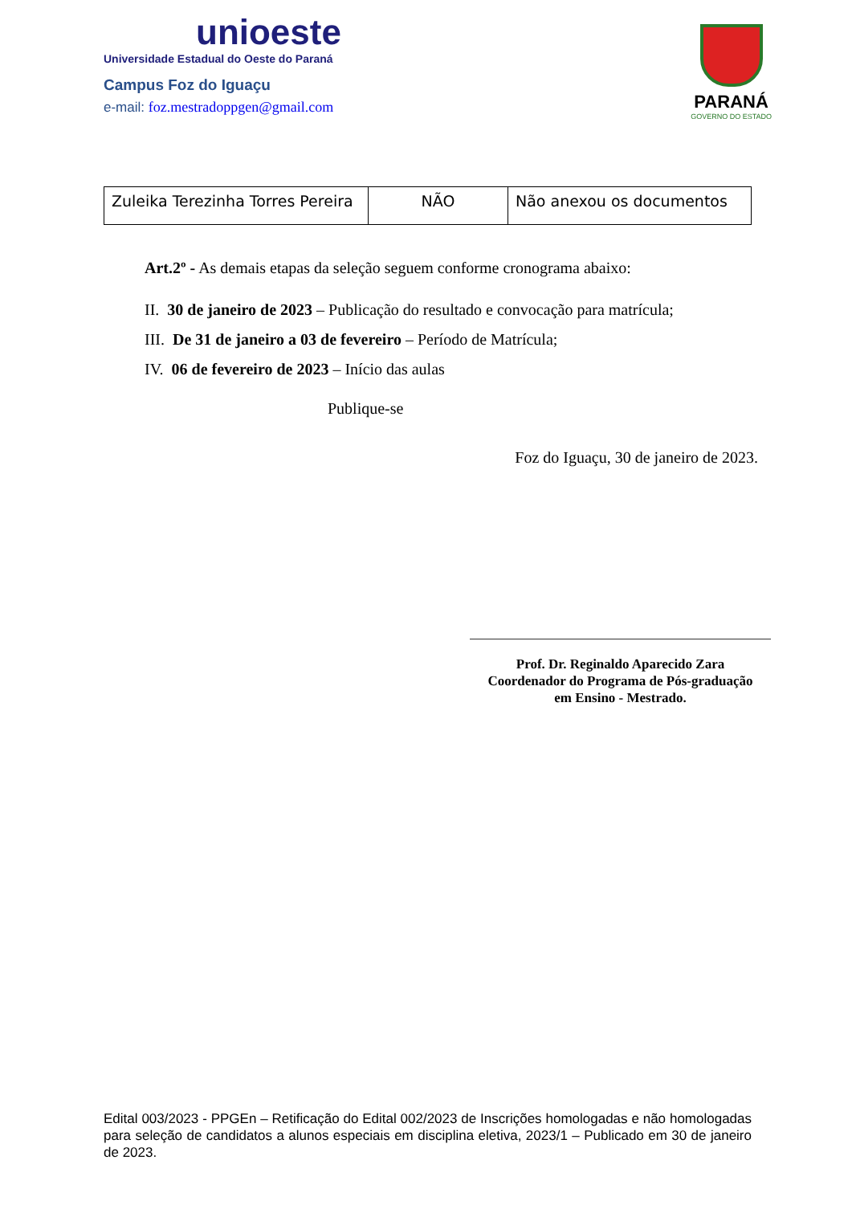unioeste
Universidade Estadual do Oeste do Paraná
Campus Foz do Iguaçu
e-mail: foz.mestradoppgen@gmail.com
PARANÁ
GOVERNO DO ESTADO
| Zuleika Terezinha Torres Pereira | NÃO | Não anexou os documentos |
Art.2º - As demais etapas da seleção seguem conforme cronograma abaixo:
II. 30 de janeiro de 2023 – Publicação do resultado e convocação para matrícula;
III. De 31 de janeiro a 03 de fevereiro – Período de Matrícula;
IV. 06 de fevereiro de 2023 – Início das aulas
Publique-se
Foz do Iguaçu, 30 de janeiro de 2023.
Prof. Dr. Reginaldo Aparecido Zara
Coordenador do Programa de Pós-graduação
em Ensino - Mestrado.
Edital 003/2023 - PPGEn – Retificação do Edital 002/2023 de Inscrições homologadas e não homologadas para seleção de candidatos a alunos especiais em disciplina eletiva, 2023/1 – Publicado em 30 de janeiro de 2023.